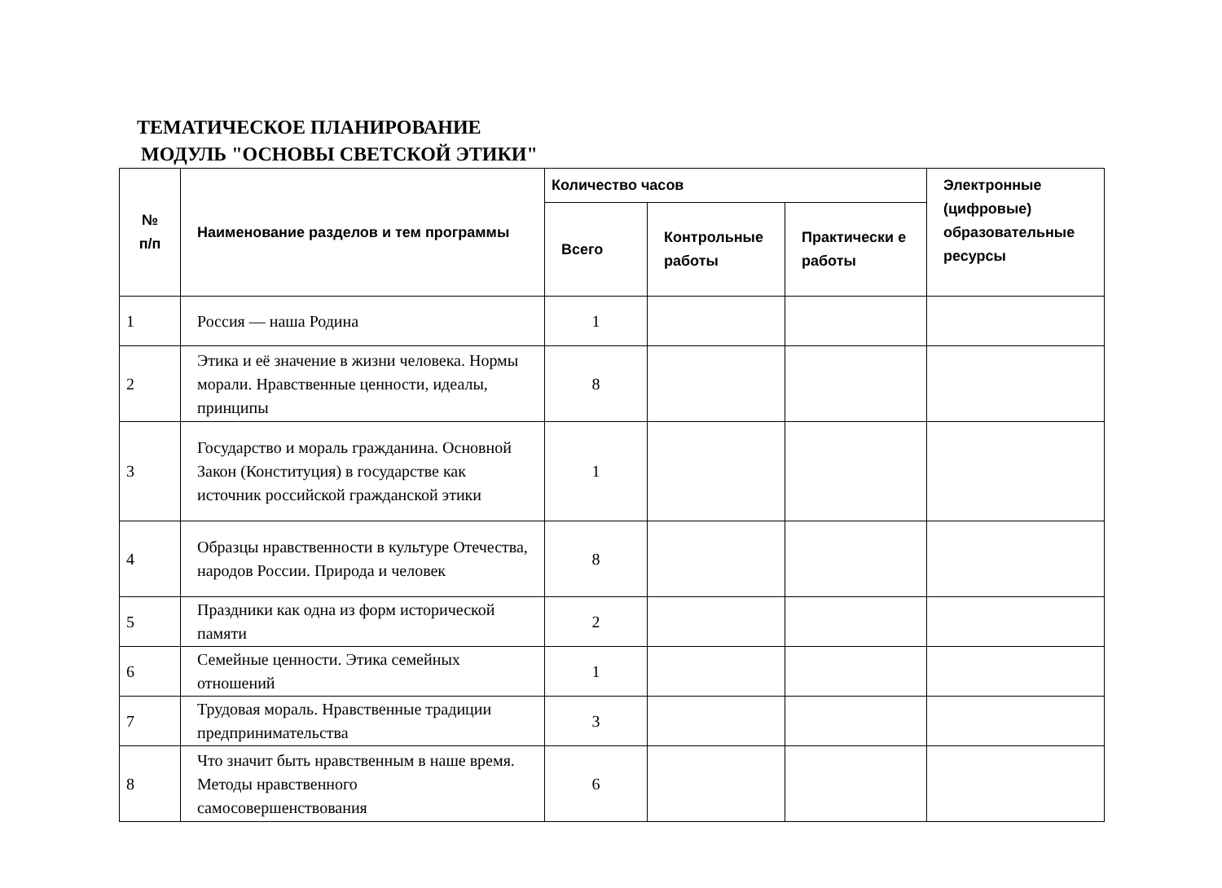ТЕМАТИЧЕСКОЕ ПЛАНИРОВАНИЕ
МОДУЛЬ "ОСНОВЫ СВЕТСКОЙ ЭТИКИ"
| № п/п | Наименование разделов и тем программы | Количество часов | | | Электронные (цифровые) образовательные ресурсы |
| --- | --- | --- | --- | --- | --- |
| | | Всего | Контрольные работы | Практически е работы | |
| 1 | Россия — наша Родина | 1 | | | |
| 2 | Этика и её значение в жизни человека. Нормы морали. Нравственные ценности, идеалы, принципы | 8 | | | |
| 3 | Государство и мораль гражданина. Основной Закон (Конституция) в государстве как источник российской гражданской этики | 1 | | | |
| 4 | Образцы нравственности в культуре Отечества, народов России. Природа и человек | 8 | | | |
| 5 | Праздники как одна из форм исторической памяти | 2 | | | |
| 6 | Семейные ценности. Этика семейных отношений | 1 | | | |
| 7 | Трудовая мораль. Нравственные традиции предпринимательства | 3 | | | |
| 8 | Что значит быть нравственным в наше время. Методы нравственного самосовершенствования | 6 | | | |